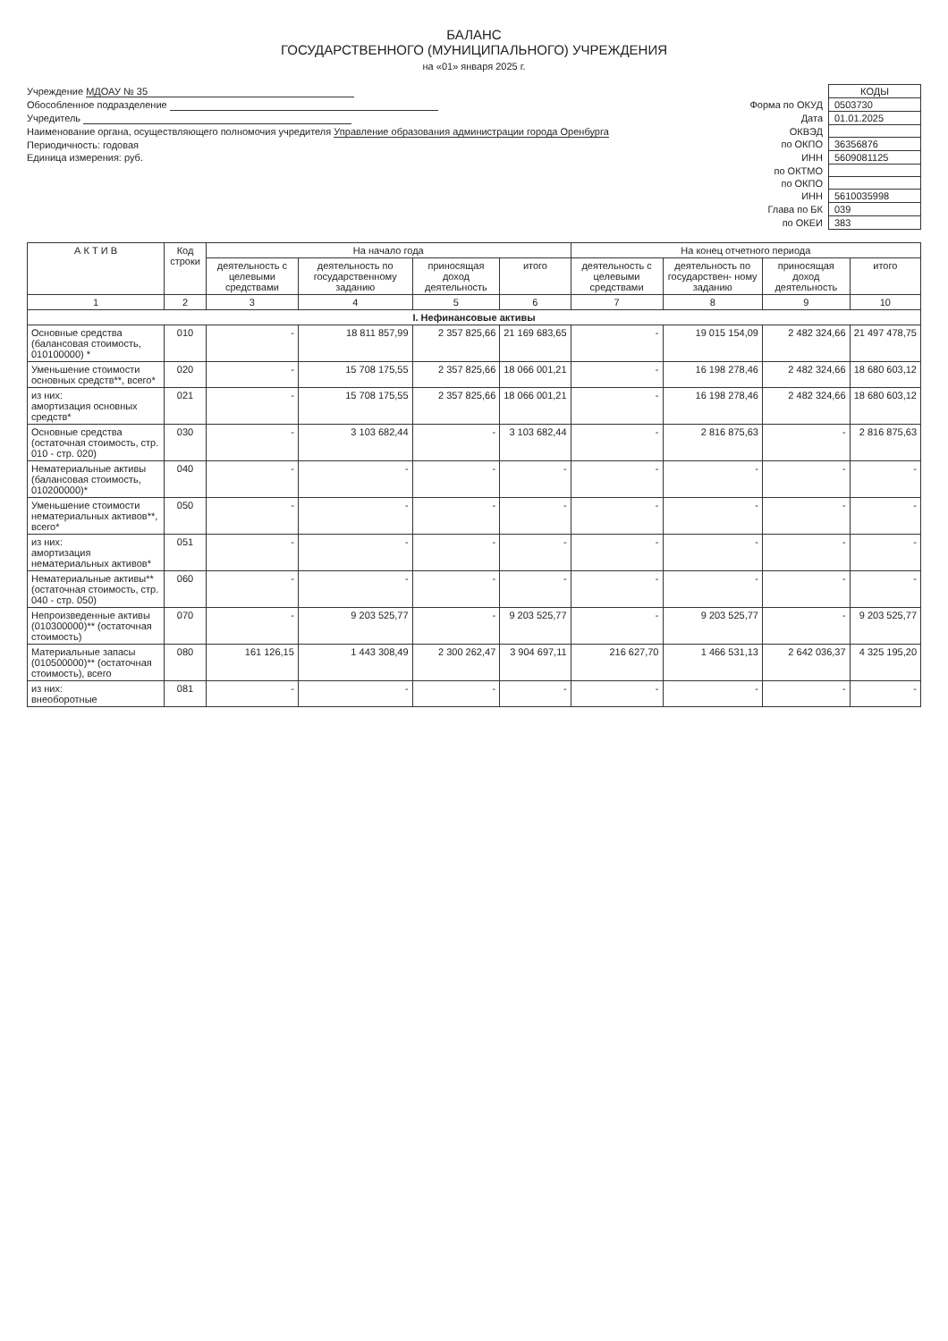БАЛАНС
ГОСУДАРСТВЕННОГО (МУНИЦИПАЛЬНОГО) УЧРЕЖДЕНИЯ
на «01» января 2025 г.
Учреждение МДОАУ № 35
Обособленное подразделение
Учредитель
Наименование органа, осуществляющего полномочия учредителя Управление образования администрации города Оренбурга
Периодичность: годовая
Единица измерения: руб.
| | КОДЫ |
| Форма по ОКУД | 0503730 |
| Дата | 01.01.2025 |
| ОКВЭД | |
| по ОКПО | 36356876 |
| ИНН | 5609081125 |
| по ОКТМО | |
| по ОКПО | |
| ИНН | 5610035998 |
| Глава по БК | 039 |
| по ОКЕИ | 383 |
| А К Т И В | Код строки | На начало года | | | | На конец отчетного периода | | | |
| --- | --- | --- | --- | --- | --- | --- | --- | --- | --- |
| | | деятельность с целевыми средствами | деятельность по государственному заданию | приносящая доход деятельность | итого | деятельность с целевыми средствами | деятельность по государствен- ному заданию | приносящая доход деятельность | итого |
| 1 | 2 | 3 | 4 | 5 | 6 | 7 | 8 | 9 | 10 |
| I. Нефинансовые активы | | | | | | | | | |
| Основные средства (балансовая стоимость, 010100000) * | 010 | - | 18 811 857,99 | 2 357 825,66 | 21 169 683,65 | - | 19 015 154,09 | 2 482 324,66 | 21 497 478,75 |
| Уменьшение стоимости основных средств**, всего* | 020 | - | 15 708 175,55 | 2 357 825,66 | 18 066 001,21 | - | 16 198 278,46 | 2 482 324,66 | 18 680 603,12 |
| из них: амортизация основных средств* | 021 | - | 15 708 175,55 | 2 357 825,66 | 18 066 001,21 | - | 16 198 278,46 | 2 482 324,66 | 18 680 603,12 |
| Основные средства (остаточная стоимость, стр. 010 - стр. 020) | 030 | - | 3 103 682,44 | - | 3 103 682,44 | - | 2 816 875,63 | - | 2 816 875,63 |
| Нематериальные активы (балансовая стоимость, 010200000)* | 040 | - | - | - | - | - | - | - | - |
| Уменьшение стоимости нематериальных активов**, всего* | 050 | - | - | - | - | - | - | - | - |
| из них: амортизация нематериальных активов* | 051 | - | - | - | - | - | - | - | - |
| Нематериальные активы** (остаточная стоимость, стр. 040 - стр. 050) | 060 | - | - | - | - | - | - | - | - |
| Непроизведенные активы (010300000)** (остаточная стоимость) | 070 | - | 9 203 525,77 | - | 9 203 525,77 | - | 9 203 525,77 | - | 9 203 525,77 |
| Материальные запасы (010500000)** (остаточная стоимость), всего | 080 | 161 126,15 | 1 443 308,49 | 2 300 262,47 | 3 904 697,11 | 216 627,70 | 1 466 531,13 | 2 642 036,37 | 4 325 195,20 |
| из них: внеоборотные | 081 | - | - | - | - | - | - | - | - |